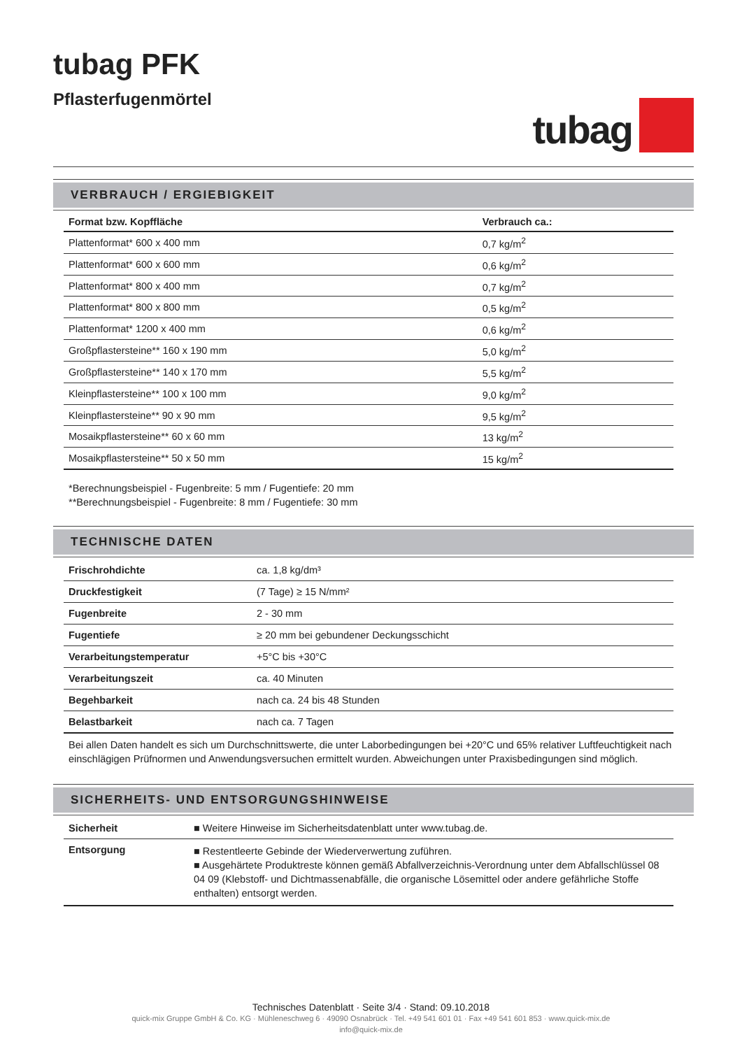tubag PFK
Pflasterfugenmörtel
tubag
VERBRAUCH / ERGIEBIGKEIT
| Format bzw. Kopffläche | Verbrauch ca.: |
| --- | --- |
| Plattenformat* 600 x 400 mm | 0,7 kg/m<sup>2</sup> |
| Plattenformat* 600 x 600 mm | 0,6 kg/m<sup>2</sup> |
| Plattenformat* 800 x 400 mm | 0,7 kg/m<sup>2</sup> |
| Plattenformat* 800 x 800 mm | 0,5 kg/m<sup>2</sup> |
| Plattenformat* 1200 x 400 mm | 0,6 kg/m<sup>2</sup> |
| Großpflastersteine** 160 x 190 mm | 5,0 kg/m<sup>2</sup> |
| Großpflastersteine** 140 x 170 mm | 5,5 kg/m<sup>2</sup> |
| Kleinpflastersteine** 100 x 100 mm | 9,0 kg/m<sup>2</sup> |
| Kleinpflastersteine** 90 x 90 mm | 9,5 kg/m<sup>2</sup> |
| Mosaikpflastersteine** 60 x 60 mm | 13 kg/m<sup>2</sup> |
| Mosaikpflastersteine** 50 x 50 mm | 15 kg/m<sup>2</sup> |
*Berechnungsbeispiel - Fugenbreite: 5 mm / Fugentiefe: 20 mm
**Berechnungsbeispiel - Fugenbreite: 8 mm / Fugentiefe: 30 mm
TECHNISCHE DATEN
| Frischrohdichte | ca. 1,8 kg/dm³ |
| Druckfestigkeit | (7 Tage) ≥ 15 N/mm² |
| Fugenbreite | 2 - 30 mm |
| Fugentiefe | ≥ 20 mm bei gebundener Deckungsschicht |
| Verarbeitungstemperatur | +5°C bis +30°C |
| Verarbeitungszeit | ca. 40 Minuten |
| Begehbarkeit | nach ca. 24 bis 48 Stunden |
| Belastbarkeit | nach ca. 7 Tagen |
Bei allen Daten handelt es sich um Durchschnittswerte, die unter Laborbedingungen bei +20°C und 65% relativer Luftfeuchtigkeit nach einschlägigen Prüfnormen und Anwendungsversuchen ermittelt wurden. Abweichungen unter Praxisbedingungen sind möglich.
SICHERHEITS- UND ENTSORGUNGSHINWEISE
| Sicherheit | ■ Weitere Hinweise im Sicherheitsdatenblatt unter www.tubag.de. |
| Entsorgung | ■ Restentleerte Gebinde der Wiederverwertung zuführen. ■ Ausgehärtete Produktreste können gemäß Abfallverzeichnis-Verordnung unter dem Abfallschlüssel 08 04 09 (Klebstoff- und Dichtmassenabfälle, die organische Lösemittel oder andere gefährliche Stoffe enthalten) entsorgt werden. |
Technisches Datenblatt · Seite 3/4 · Stand: 09.10.2018
quick-mix Gruppe GmbH & Co. KG · Mühleneschweg 6 · 49090 Osnabrück · Tel. +49 541 601 01 · Fax +49 541 601 853 · www.quick-mix.de
info@quick-mix.de